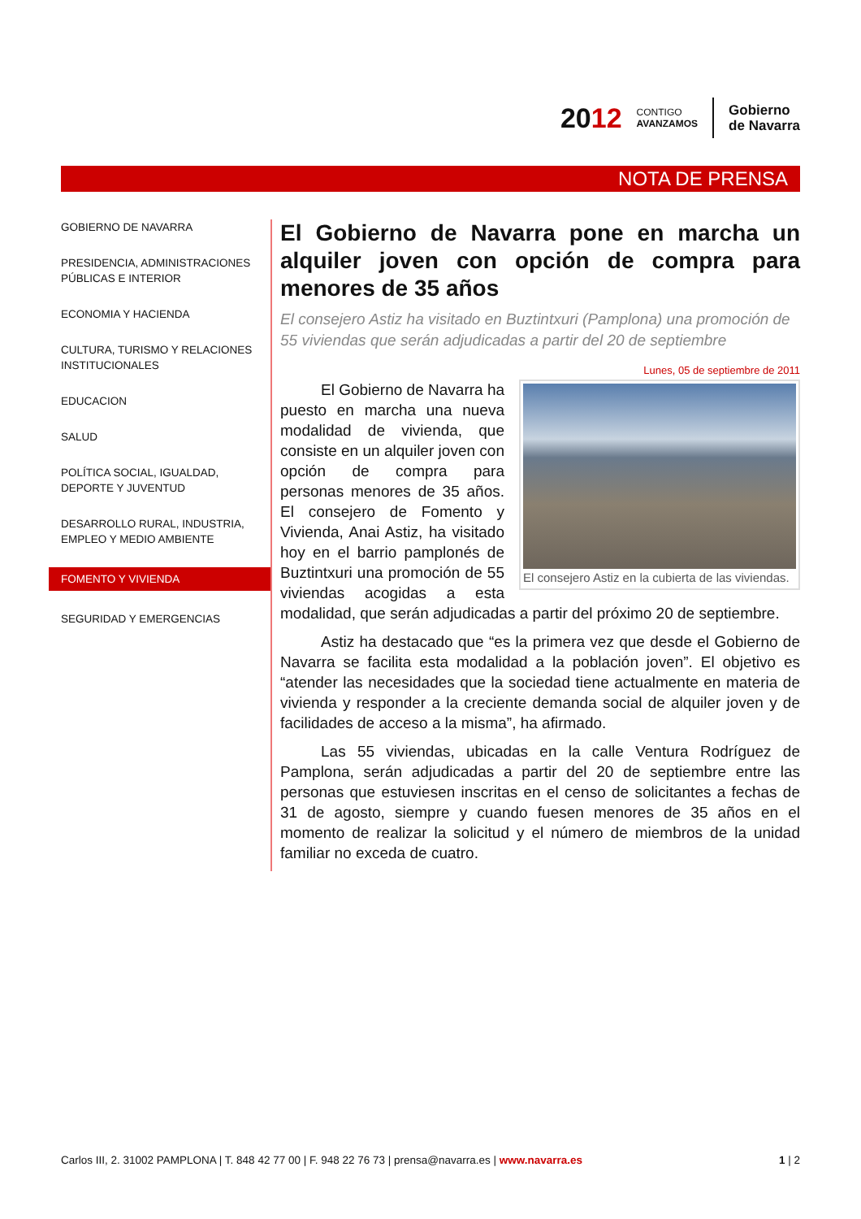2012
CONTIGO
AVANZAMOS
Gobierno
de Navarra
NOTA DE PRENSA
GOBIERNO DE NAVARRA
PRESIDENCIA, ADMINISTRACIONES PÚBLICAS E INTERIOR
ECONOMIA Y HACIENDA
CULTURA, TURISMO Y RELACIONES INSTITUCIONALES
EDUCACION
SALUD
POLÍTICA SOCIAL, IGUALDAD, DEPORTE Y JUVENTUD
DESARROLLO RURAL, INDUSTRIA, EMPLEO Y MEDIO AMBIENTE
FOMENTO Y VIVIENDA
SEGURIDAD Y EMERGENCIAS
El Gobierno de Navarra pone en marcha un alquiler joven con opción de compra para menores de 35 años
El consejero Astiz ha visitado en Buztintxuri (Pamplona) una promoción de 55 viviendas que serán adjudicadas a partir del 20 de septiembre
Lunes, 05 de septiembre de 2011
El consejero Astiz en la cubierta de las viviendas.
El Gobierno de Navarra ha puesto en marcha una nueva modalidad de vivienda, que consiste en un alquiler joven con opción de compra para personas menores de 35 años. El consejero de Fomento y Vivienda, Anai Astiz, ha visitado hoy en el barrio pamplonés de Buztintxuri una promoción de 55 viviendas acogidas a esta modalidad, que serán adjudicadas a partir del próximo 20 de septiembre.
Astiz ha destacado que “es la primera vez que desde el Gobierno de Navarra se facilita esta modalidad a la población joven”. El objetivo es “atender las necesidades que la sociedad tiene actualmente en materia de vivienda y responder a la creciente demanda social de alquiler joven y de facilidades de acceso a la misma”, ha afirmado.
Las 55 viviendas, ubicadas en la calle Ventura Rodríguez de Pamplona, serán adjudicadas a partir del 20 de septiembre entre las personas que estuviesen inscritas en el censo de solicitantes a fechas de 31 de agosto, siempre y cuando fuesen menores de 35 años en el momento de realizar la solicitud y el número de miembros de la unidad familiar no exceda de cuatro.
Carlos III, 2. 31002 PAMPLONA | T. 848 42 77 00 | F. 948 22 76 73 | prensa@navarra.es | www.navarra.es 1 | 2